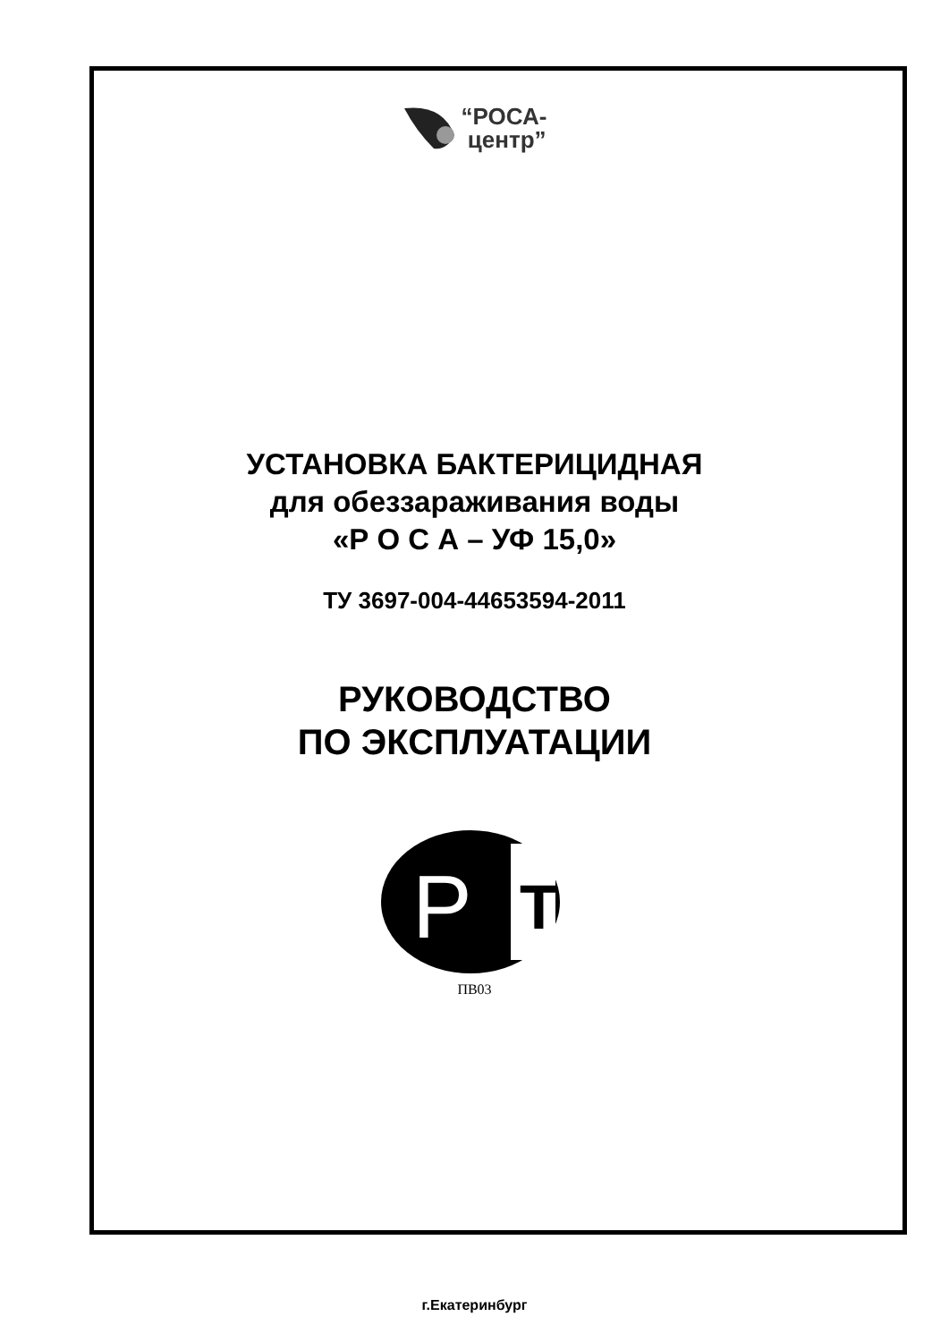“РОСА-
центр”
УСТАНОВКА БАКТЕРИЦИДНАЯ
для обеззараживания воды
«Р О С А – УФ 15,0»
ТУ 3697-004-44653594-2011
РУКОВОДСТВО
ПО ЭКСПЛУАТАЦИИ
P
T
ПВ03
г.Екатеринбург